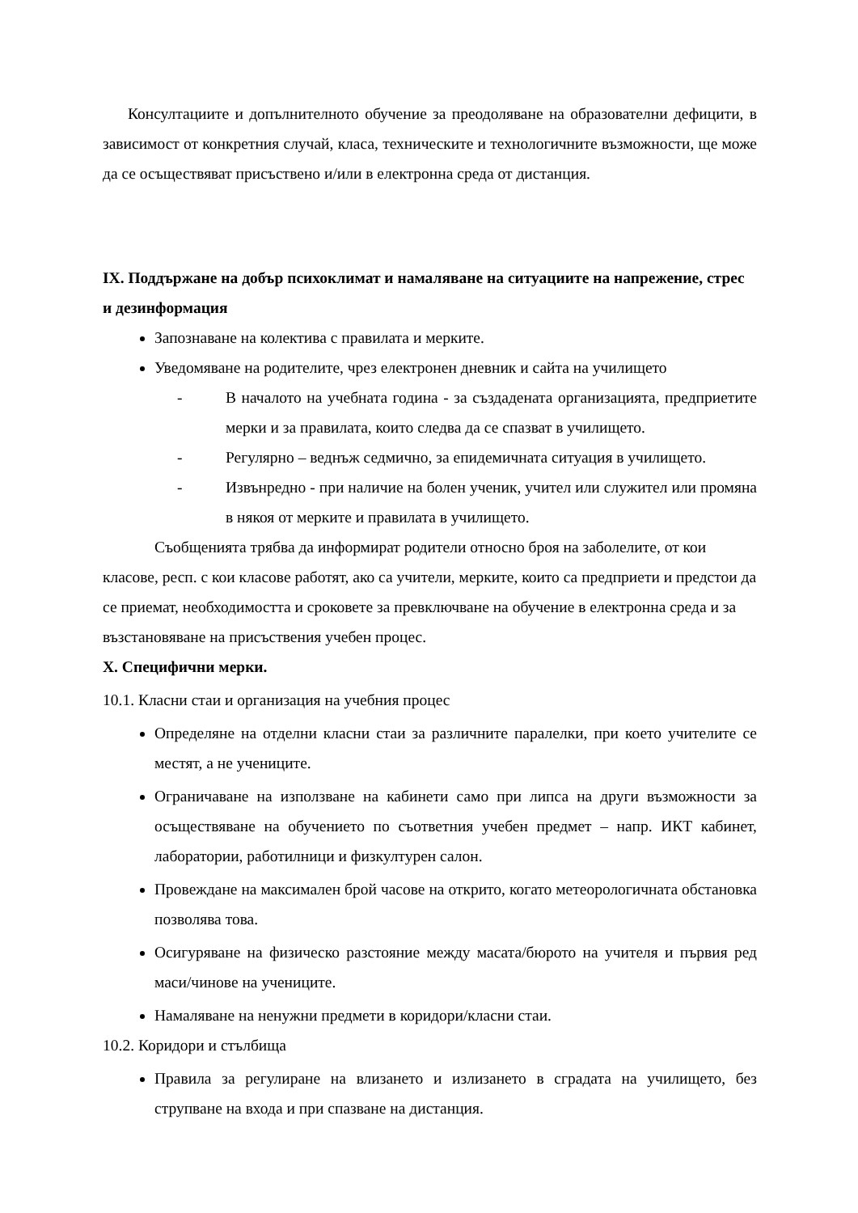Консултациите и допълнителното обучение за преодоляване на образователни дефицити, в зависимост от конкретния случай, класа, техническите и технологичните възможности, ще може да се осъществяват присъствено и/или в електронна среда от дистанция.
IX. Поддържане на добър психоклимат и намаляване на ситуациите на напрежение, стрес и дезинформация
Запознаване на колектива с правилата и мерките.
Уведомяване на родителите, чрез електронен дневник и сайта на училището
- В началото на учебната година - за създадената организацията, предприетите мерки и за правилата, които следва да се спазват в училището.
- Регулярно – веднъж седмично, за епидемичната ситуация в училището.
- Извънредно - при наличие на болен ученик, учител или служител или промяна в някоя от мерките и правилата в училището.
Съобщенията трябва да информират родители относно броя на заболелите, от кои класове, респ. с кои класове работят, ако са учители, мерките, които са предприети и предстои да се приемат, необходимостта и сроковете за превключване на обучение в електронна среда и за възстановяване на присъствения учебен процес.
X. Специфични мерки.
10.1. Класни стаи и организация на учебния процес
Определяне на отделни класни стаи за различните паралелки, при което учителите се местят, а не учениците.
Ограничаване на използване на кабинети само при липса на други възможности за осъществяване на обучението по съответния учебен предмет – напр. ИКТ кабинет, лаборатории, работилници и физкултурен салон.
Провеждане на максимален брой часове на открито, когато метеорологичната обстановка позволява това.
Осигуряване на физическо разстояние между масата/бюрото на учителя и първия ред маси/чинове на учениците.
Намаляване на ненужни предмети в коридори/класни стаи.
10.2. Коридори и стълбища
Правила за регулиране на влизането и излизането в сградата на училището, без струпване на входа и при спазване на дистанция.